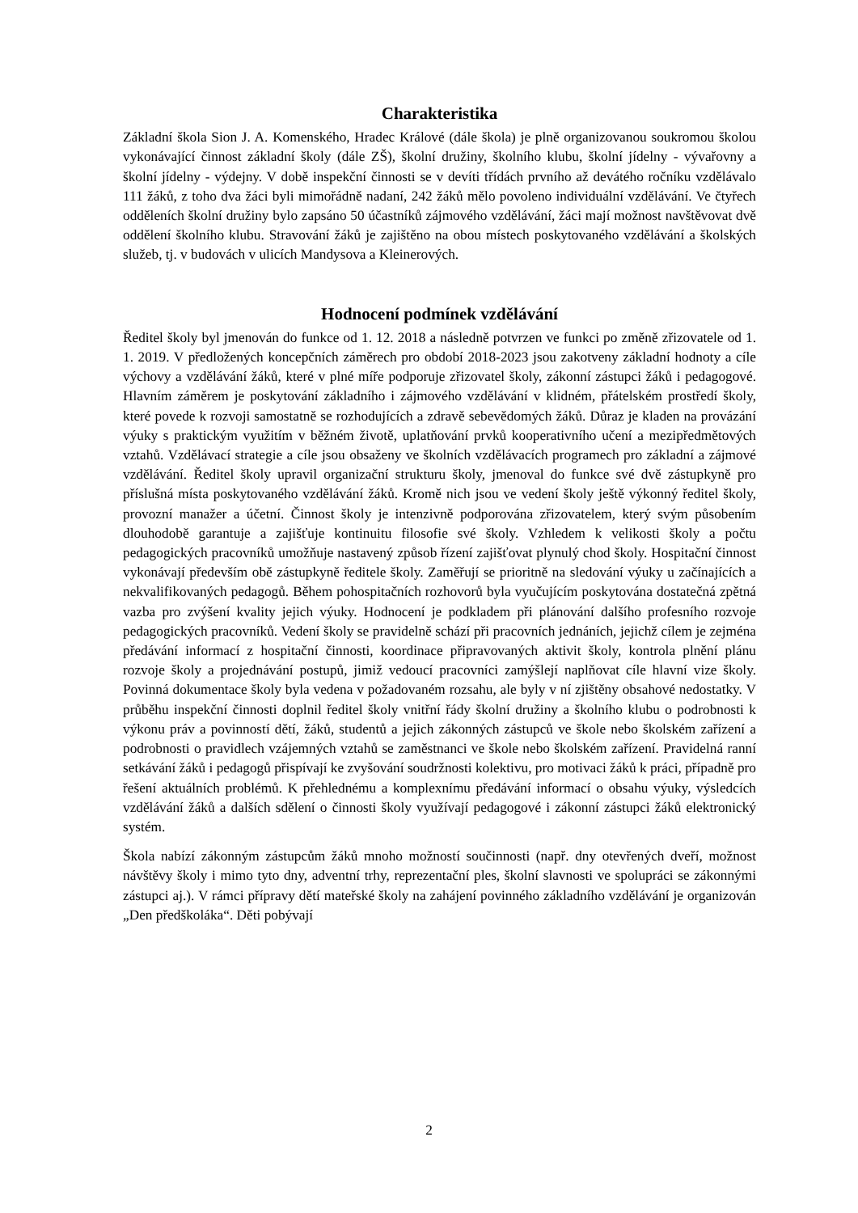Charakteristika
Základní škola Sion J. A. Komenského, Hradec Králové (dále škola) je plně organizovanou soukromou školou vykonávající činnost základní školy (dále ZŠ), školní družiny, školního klubu, školní jídelny - vývařovny a školní jídelny - výdejny. V době inspekční činnosti se v devíti třídách prvního až devátého ročníku vzdělávalo 111 žáků, z toho dva žáci byli mimořádně nadaní, 242 žáků mělo povoleno individuální vzdělávání. Ve čtyřech odděleních školní družiny bylo zapsáno 50 účastníků zájmového vzdělávání, žáci mají možnost navštěvovat dvě oddělení školního klubu. Stravování žáků je zajištěno na obou místech poskytovaného vzdělávání a školských služeb, tj. v budovách v ulicích Mandysova a Kleinerových.
Hodnocení podmínek vzdělávání
Ředitel školy byl jmenován do funkce od 1. 12. 2018 a následně potvrzen ve funkci po změně zřizovatele od 1. 1. 2019. V předložených koncepčních záměrech pro období 2018-2023 jsou zakotveny základní hodnoty a cíle výchovy a vzdělávání žáků, které v plné míře podporuje zřizovatel školy, zákonní zástupci žáků i pedagogové. Hlavním záměrem je poskytování základního i zájmového vzdělávání v klidném, přátelském prostředí školy, které povede k rozvoji samostatně se rozhodujících a zdravě sebevědomých žáků. Důraz je kladen na provázání výuky s praktickým využitím v běžném životě, uplatňování prvků kooperativního učení a mezipředmětových vztahů. Vzdělávací strategie a cíle jsou obsaženy ve školních vzdělávacích programech pro základní a zájmové vzdělávání. Ředitel školy upravil organizační strukturu školy, jmenoval do funkce své dvě zástupkyně pro příslušná místa poskytovaného vzdělávání žáků. Kromě nich jsou ve vedení školy ještě výkonný ředitel školy, provozní manažer a účetní. Činnost školy je intenzivně podporována zřizovatelem, který svým působením dlouhodobě garantuje a zajišťuje kontinuitu filosofie své školy. Vzhledem k velikosti školy a počtu pedagogických pracovníků umožňuje nastavený způsob řízení zajišťovat plynulý chod školy. Hospitační činnost vykonávají především obě zástupkyně ředitele školy. Zaměřují se prioritně na sledování výuky u začínajících a nekvalifikovaných pedagogů. Během pohospitačních rozhovorů byla vyučujícím poskytována dostatečná zpětná vazba pro zvýšení kvality jejich výuky. Hodnocení je podkladem při plánování dalšího profesního rozvoje pedagogických pracovníků. Vedení školy se pravidelně schází při pracovních jednáních, jejichž cílem je zejména předávání informací z hospitační činnosti, koordinace připravovaných aktivit školy, kontrola plnění plánu rozvoje školy a projednávání postupů, jimiž vedoucí pracovníci zamýšlejí naplňovat cíle hlavní vize školy. Povinná dokumentace školy byla vedena v požadovaném rozsahu, ale byly v ní zjištěny obsahové nedostatky. V průběhu inspekční činnosti doplnil ředitel školy vnitřní řády školní družiny a školního klubu o podrobnosti k výkonu práv a povinností dětí, žáků, studentů a jejich zákonných zástupců ve škole nebo školském zařízení a podrobnosti o pravidlech vzájemných vztahů se zaměstnanci ve škole nebo školském zařízení. Pravidelná ranní setkávání žáků i pedagogů přispívají ke zvyšování soudržnosti kolektivu, pro motivaci žáků k práci, případně pro řešení aktuálních problémů. K přehlednému a komplexnímu předávání informací o obsahu výuky, výsledcích vzdělávání žáků a dalších sdělení o činnosti školy využívají pedagogové i zákonní zástupci žáků elektronický systém.
Škola nabízí zákonným zástupcům žáků mnoho možností součinnosti (např. dny otevřených dveří, možnost návštěvy školy i mimo tyto dny, adventní trhy, reprezentační ples, školní slavnosti ve spolupráci se zákonnými zástupci aj.). V rámci přípravy dětí mateřské školy na zahájení povinného základního vzdělávání je organizován „Den předškoláka“. Děti pobývají
2